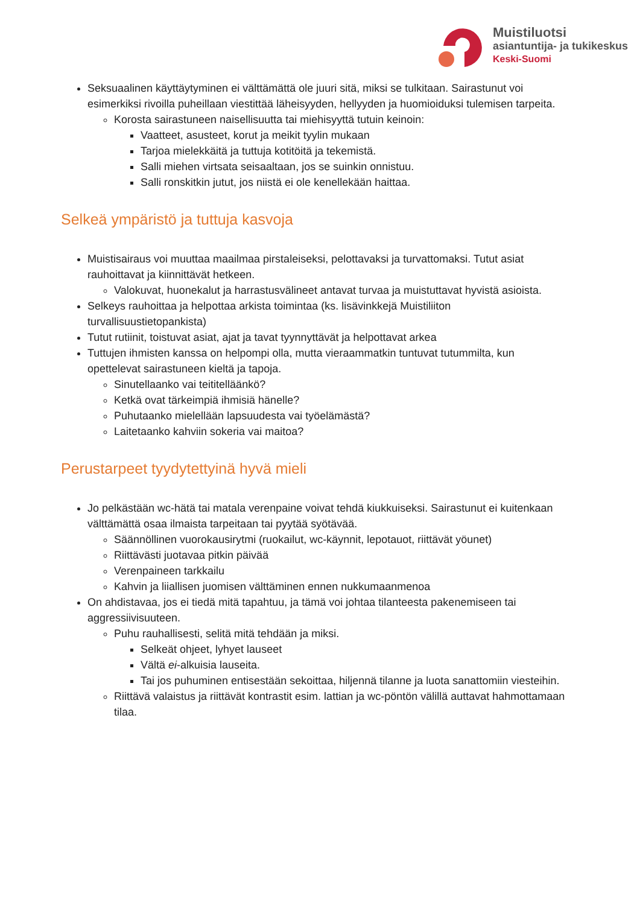Muistiluotsi
asiantuntija- ja tukikeskus
Keski-Suomi
Seksuaalinen käyttäytyminen ei välttämättä ole juuri sitä, miksi se tulkitaan. Sairastunut voi esimerkiksi rivoilla puheillaan viestittää läheisyyden, hellyyden ja huomioiduksi tulemisen tarpeita.
Korosta sairastuneen naisellisuutta tai miehisyyttä tutuin keinoin:
Vaatteet, asusteet, korut ja meikit tyylin mukaan
Tarjoa mielekkäitä ja tuttuja kotitöitä ja tekemistä.
Salli miehen virtsata seisaaltaan, jos se suinkin onnistuu.
Salli ronskitkin jutut, jos niistä ei ole kenellekään haittaa.
Selkeä ympäristö ja tuttuja kasvoja
Muistisairaus voi muuttaa maailmaa pirstaleiseksi, pelottavaksi ja turvattomaksi. Tutut asiat rauhoittavat ja kiinnittävät hetkeen.
Valokuvat, huonekalut ja harrastusvälineet antavat turvaa ja muistuttavat hyvistä asioista.
Selkeys rauhoittaa ja helpottaa arkista toimintaa (ks. lisävinkkejä Muistiliiton turvallisuustietopankista)
Tutut rutiinit, toistuvat asiat, ajat ja tavat tyynnyttävät ja helpottavat arkea
Tuttujen ihmisten kanssa on helpompi olla, mutta vieraammatkin tuntuvat tutummilta, kun opettelevat sairastuneen kieltä ja tapoja.
Sinutellaanko vai teititelläänkö?
Ketkä ovat tärkeimpiä ihmisiä hänelle?
Puhutaanko mielellään lapsuudesta vai työelämästä?
Laitetaanko kahviin sokeria vai maitoa?
Perustarpeet tyydytettyinä hyvä mieli
Jo pelkästään wc-hätä tai matala verenpaine voivat tehdä kiukkuiseksi. Sairastunut ei kuitenkaan välttämättä osaa ilmaista tarpeitaan tai pyytää syötävää.
Säännöllinen vuorokausirytmi (ruokailut, wc-käynnit, lepotauot, riittävät yöunet)
Riittävästi juotavaa pitkin päivää
Verenpaineen tarkkailu
Kahvin ja liiallisen juomisen välttäminen ennen nukkumaanmenoa
On ahdistavaa, jos ei tiedä mitä tapahtuu, ja tämä voi johtaa tilanteesta pakenemiseen tai aggressiivisuuteen.
Puhu rauhallisesti, selitä mitä tehdään ja miksi.
Selkeät ohjeet, lyhyet lauseet
Vältä ei-alkuisia lauseita.
Tai jos puhuminen entisestään sekoittaa, hiljennä tilanne ja luota sanattomiin viesteihin.
Riittävä valaistus ja riittävät kontrastit esim. lattian ja wc-pöntön välillä auttavat hahmottamaan tilaa.